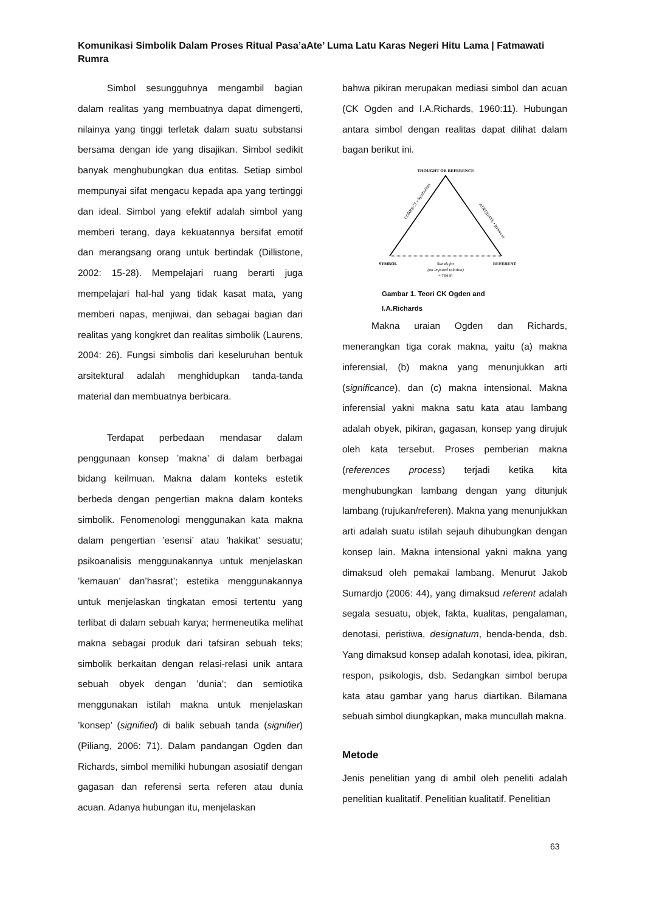Komunikasi Simbolik Dalam Proses Ritual Pasa’aAte’ Luma Latu Karas Negeri Hitu Lama | Fatmawati Rumra
Simbol sesungguhnya mengambil bagian dalam realitas yang membuatnya dapat dimengerti, nilainya yang tinggi terletak dalam suatu substansi bersama dengan ide yang disajikan. Simbol sedikit banyak menghubungkan dua entitas. Setiap simbol mempunyai sifat mengacu kepada apa yang tertinggi dan ideal. Simbol yang efektif adalah simbol yang memberi terang, daya kekuatannya bersifat emotif dan merangsang orang untuk bertindak (Dillistone, 2002: 15-28). Mempelajari ruang berarti juga mempelajari hal-hal yang tidak kasat mata, yang memberi napas, menjiwai, dan sebagai bagian dari realitas yang kongkret dan realitas simbolik (Laurens, 2004: 26). Fungsi simbolis dari keseluruhan bentuk arsitektural adalah menghidupkan tanda-tanda material dan membuatnya berbicara.
Terdapat perbedaan mendasar dalam penggunaan konsep ’makna’ di dalam berbagai bidang keilmuan. Makna dalam konteks estetik berbeda dengan pengertian makna dalam konteks simbolik. Fenomenologi menggunakan kata makna dalam pengertian ’esensi’ atau ’hakikat’ sesuatu; psikoanalisis menggunakannya untuk menjelaskan ’kemauan’ dan’hasrat’; estetika menggunakannya untuk menjelaskan tingkatan emosi tertentu yang terlibat di dalam sebuah karya; hermeneutika melihat makna sebagai produk dari tafsiran sebuah teks; simbolik berkaitan dengan relasi-relasi unik antara sebuah obyek dengan ’dunia’; dan semiotika menggunakan istilah makna untuk menjelaskan ’konsep’ (signified) di balik sebuah tanda (signifier) (Piliang, 2006: 71). Dalam pandangan Ogden dan Richards, simbol memiliki hubungan asosiatif dengan gagasan dan referensi serta referen atau dunia acuan. Adanya hubungan itu, menjelaskan
bahwa pikiran merupakan mediasi simbol dan acuan (CK Ogden and I.A.Richards, 1960:11). Hubungan antara simbol dengan realitas dapat dilihat dalam bagan berikut ini.
THOUGHT OR REFERENCE
CORRECT • Symbolises
ADEQUATE • Refers to
SYMBOL
REFERENT
Stands for
(an imputed relation)
* TRUE
Gambar 1. Teori CK Ogden and
I.A.Richards
Makna uraian Ogden dan Richards, menerangkan tiga corak makna, yaitu (a) makna inferensial, (b) makna yang menunjukkan arti (significance), dan (c) makna intensional. Makna inferensial yakni makna satu kata atau lambang adalah obyek, pikiran, gagasan, konsep yang dirujuk oleh kata tersebut. Proses pemberian makna (references process) terjadi ketika kita menghubungkan lambang dengan yang ditunjuk lambang (rujukan/referen). Makna yang menunjukkan arti adalah suatu istilah sejauh dihubungkan dengan konsep lain. Makna intensional yakni makna yang dimaksud oleh pemakai lambang. Menurut Jakob Sumardjo (2006: 44), yang dimaksud referent adalah segala sesuatu, objek, fakta, kualitas, pengalaman, denotasi, peristiwa, designatum, benda-benda, dsb. Yang dimaksud konsep adalah konotasi, idea, pikiran, respon, psikologis, dsb. Sedangkan simbol berupa kata atau gambar yang harus diartikan. Bilamana sebuah simbol diungkapkan, maka muncullah makna.
Metode
Jenis penelitian yang di ambil oleh peneliti adalah penelitian kualitatif. Penelitian kualitatif. Penelitian
63